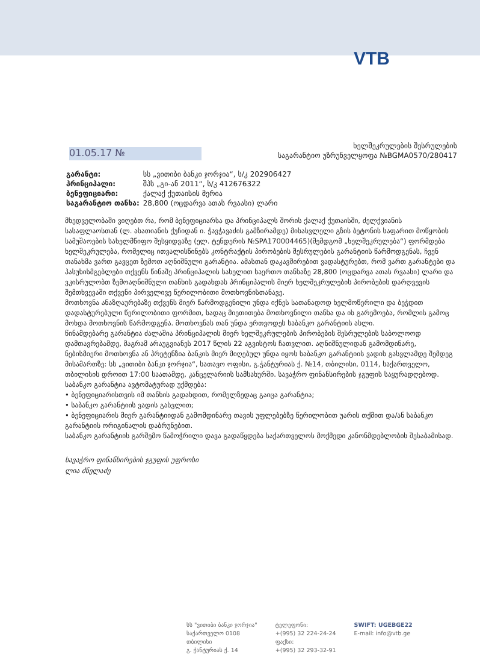VTB
01.05.17 №
ხელშეკრულების შესრულების
საგარანტიო უზრუნველყოფა №BGMA0570/280417
| გარანტი: | სს „ვითიბი ბანკი ჯორჯია“, ს/კ 202906427 |
| პრინციპალი: | შპს „გი-ან 2011“, ს/კ 412676322 |
| ბენეფიციარი: | ქალაქ ქუთაისის მერია |
| საგარანტიო თანხა: | 28,800 (ოცდარვა ათას რვაასი) ლარი |
მხედველობაში ვიღებთ რა, რომ ბენეფიციარსა და პრინციპალს შორის ქალაქ ქუთაისში, ძელქვიანის სასაფლაოსთან (ლ. ასათიანის ქუჩიდან ი. ჭავჭავაძის გამზირამდე) მისასვლელი გზის ბეტონის საფარით მოწყობის სამუშაოების სახელმწიფო შესყიდვაზე (ელ. ტენდერის №SPA170004465)(შემდგომ „ხელშეკრულება“) ფორმდება ხელშეკრულება, რომელიც ითვალისწინებს კონტრაქტის პირობების შესრულების გარანტიის წარმოდგენას, ჩვენ თანახმა ვართ გავცეთ ზემოთ აღნიშნული გარანტია. ამასთან დაკავშირებით ვადასტურებთ, რომ ვართ გარანტები და პასუხისმგებლები თქვენს წინაშე პრინციპალის სახელით საერთო თანხაზე 28,800 (ოცდარვა ათას რვაასი) ლარი და ვკისრულობთ ზემოაღნიშნული თანხის გადახდას პრინციპალის მიერ ხელშეკრულების პირობების დარღვევის შემთხვევაში თქვენი პირველივე წერილობითი მოთხოვნისთანავე.
მოთხოვნა ანაზღაურებაზე თქვენს მიერ წარმოდგენილი უნდა იქნეს სათანადოდ ხელმოწერილი და ბეჭდით დადასტურებული წერილობითი ფორმით, სადაც მიეთითება მოთხოვნილი თანხა და ის გარემოება, რომლის გამოც მოხდა მოთხოვნის წარმოდგენა. მოთხოვნას თან უნდა ერთვოდეს საბანკო გარანტიის ასლი.
წინამდებარე გარანტია ძალაშია პრინციპალის მიერ ხელშეკრულების პირობების შესრულების საბოლოოდ დამთავრებამდე, მაგრამ არაუგვიანეს 2017 წლის 22 აგვისტოს ჩათვლით. აღნიშნულიდან გამომდინარე, ნებისმიერი მოთხოვნა ან პრეტენზია ბანკის მიერ მიღებულ უნდა იყოს საბანკო გარანტიის ვადის გასვლამდე შემდეგ მისამართზე: სს „ვითიბი ბანკი ჯორჯია“, სათავო ოფისი, გ.ჭანტურიას ქ. №14, თბილისი, 0114, საქართველო, თბილისის დროით 17:00 საათამდე, კანცელარიის სამსახურში. სავაჭრო ფინანსირების ჯგუფის საყურადღებოდ. საბანკო გარანტია ავტომატურად უქმდება:
• ბენეფიციარისთვის იმ თანხის გადახდით, რომელზედაც გაიცა გარანტია;
• საბანკო გარანტიის ვადის გასვლით;
• ბენეფიციარის მიერ გარანტიიდან გამომდინარე თავის უფლებებზე წერილობით უარის თქმით და/ან საბანკო გარანტიის ორიგინალის დაბრუნებით.
საბანკო გარანტიის გარშემო წამოჭრილი დავა გადაწყდება საქართველოს მოქმედი კანონმდებლობის შესაბამისად.
სავაჭრო ფინანსირების ჯგუფის უფროსი
ლია ძნელაძე
სს "ვითიბი ბანკი ჯორჯია"
საქართველო 0108
თბილისი
გ. ჭანტურიას ქ. 14
ტელეფონი:
+(995) 32 224-24-24
ფაქსი:
+(995) 32 293-32-91
SWIFT: UGEBGE22
E-mail: info@vtb.ge